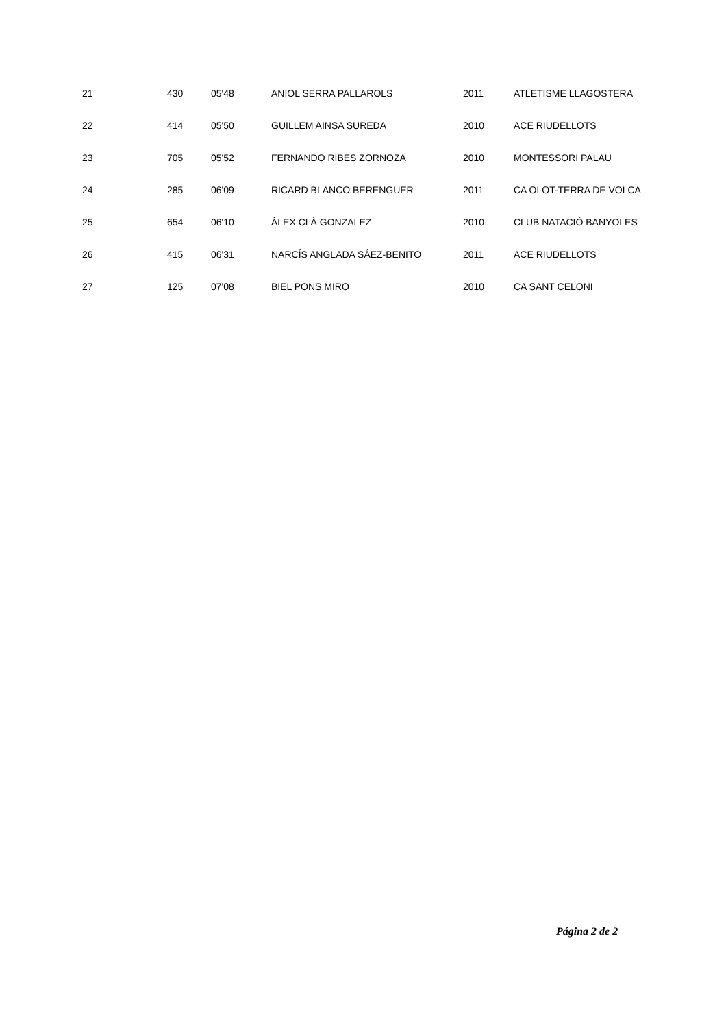| 21 | 430 | 05'48 | ANIOL SERRA PALLAROLS | 2011 | ATLETISME LLAGOSTERA |
| 22 | 414 | 05'50 | GUILLEM AINSA SUREDA | 2010 | ACE RIUDELLOTS |
| 23 | 705 | 05'52 | FERNANDO RIBES ZORNOZA | 2010 | MONTESSORI PALAU |
| 24 | 285 | 06'09 | RICARD BLANCO BERENGUER | 2011 | CA OLOT-TERRA DE VOLCA |
| 25 | 654 | 06'10 | ÀLEX CLÀ GONZALEZ | 2010 | CLUB NATACIÓ BANYOLES |
| 26 | 415 | 06'31 | NARCÍS ANGLADA SÁEZ-BENITO | 2011 | ACE RIUDELLOTS |
| 27 | 125 | 07'08 | BIEL PONS MIRO | 2010 | CA SANT CELONI |
Página 2 de 2